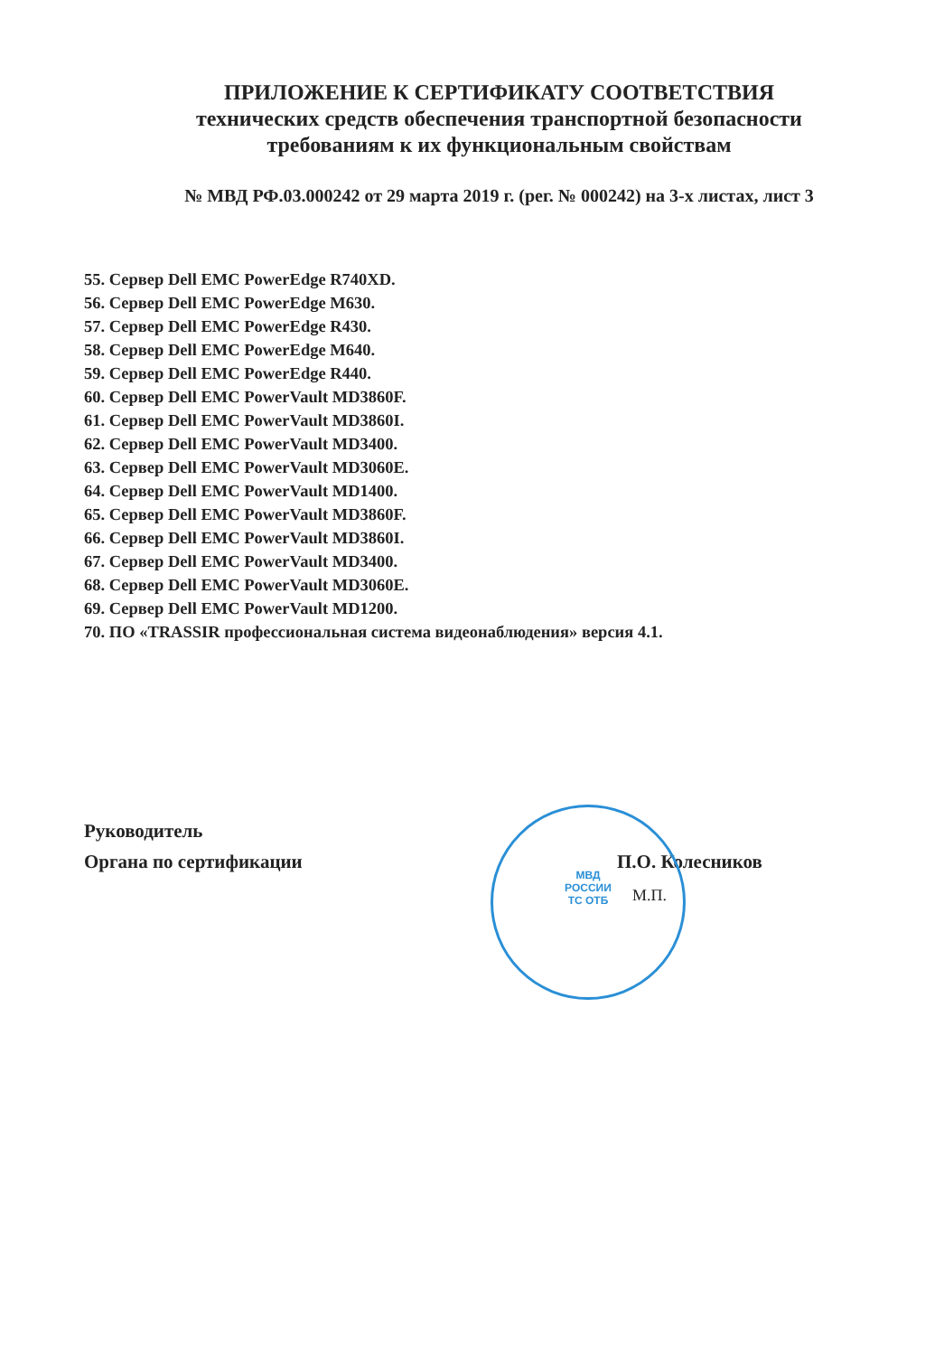МВД
РОССИИ
ТС ОТБ
ПРИЛОЖЕНИЕ К СЕРТИФИКАТУ СООТВЕТСТВИЯ
технических средств обеспечения транспортной безопасности
требованиям к их функциональным свойствам
№ МВД РФ.03.000242 от 29 марта 2019 г. (рег. № 000242) на 3-х листах, лист 3
55. Сервер Dell EMC PowerEdge R740XD.
56. Сервер Dell EMC PowerEdge M630.
57. Сервер Dell EMC PowerEdge R430.
58. Сервер Dell EMC PowerEdge M640.
59. Сервер Dell EMC PowerEdge R440.
60. Сервер Dell EMC PowerVault MD3860F.
61. Сервер Dell EMC PowerVault MD3860I.
62. Сервер Dell EMC PowerVault MD3400.
63. Сервер Dell EMC PowerVault MD3060E.
64. Сервер Dell EMC PowerVault MD1400.
65. Сервер Dell EMC PowerVault MD3860F.
66. Сервер Dell EMC PowerVault MD3860I.
67. Сервер Dell EMC PowerVault MD3400.
68. Сервер Dell EMC PowerVault MD3060E.
69. Сервер Dell EMC PowerVault MD1200.
70. ПО «TRASSIR профессиональная система видеонаблюдения» версия 4.1.
Руководитель
Органа по сертификации
П.О. Колесников
М.П.